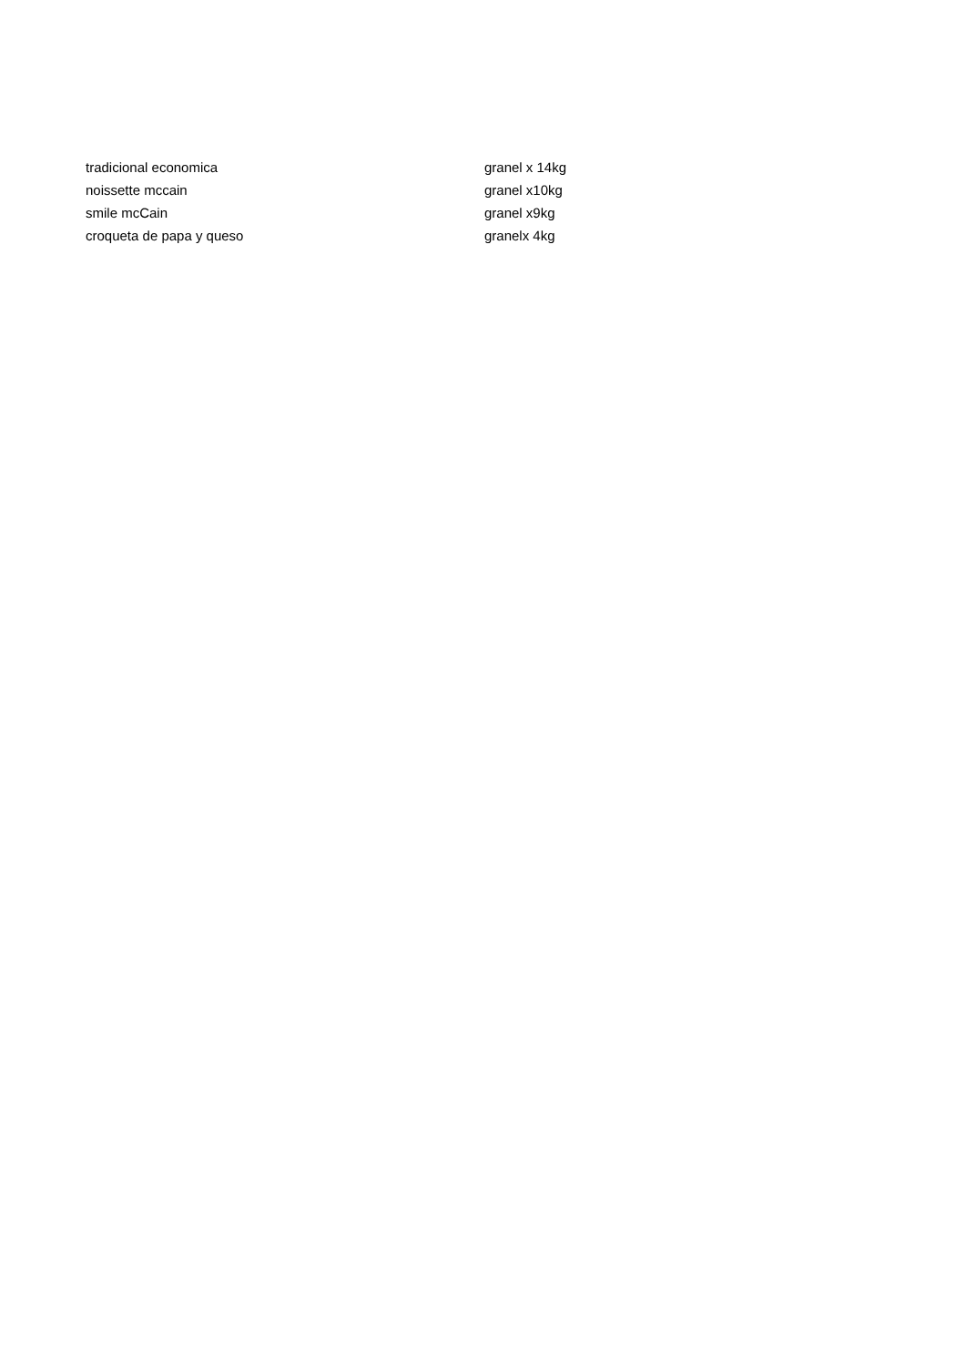| tradicional economica | granel x 14kg |
| noissette mccain | granel x10kg |
| smile mcCain | granel x9kg |
| croqueta de papa y queso | granelx 4kg |